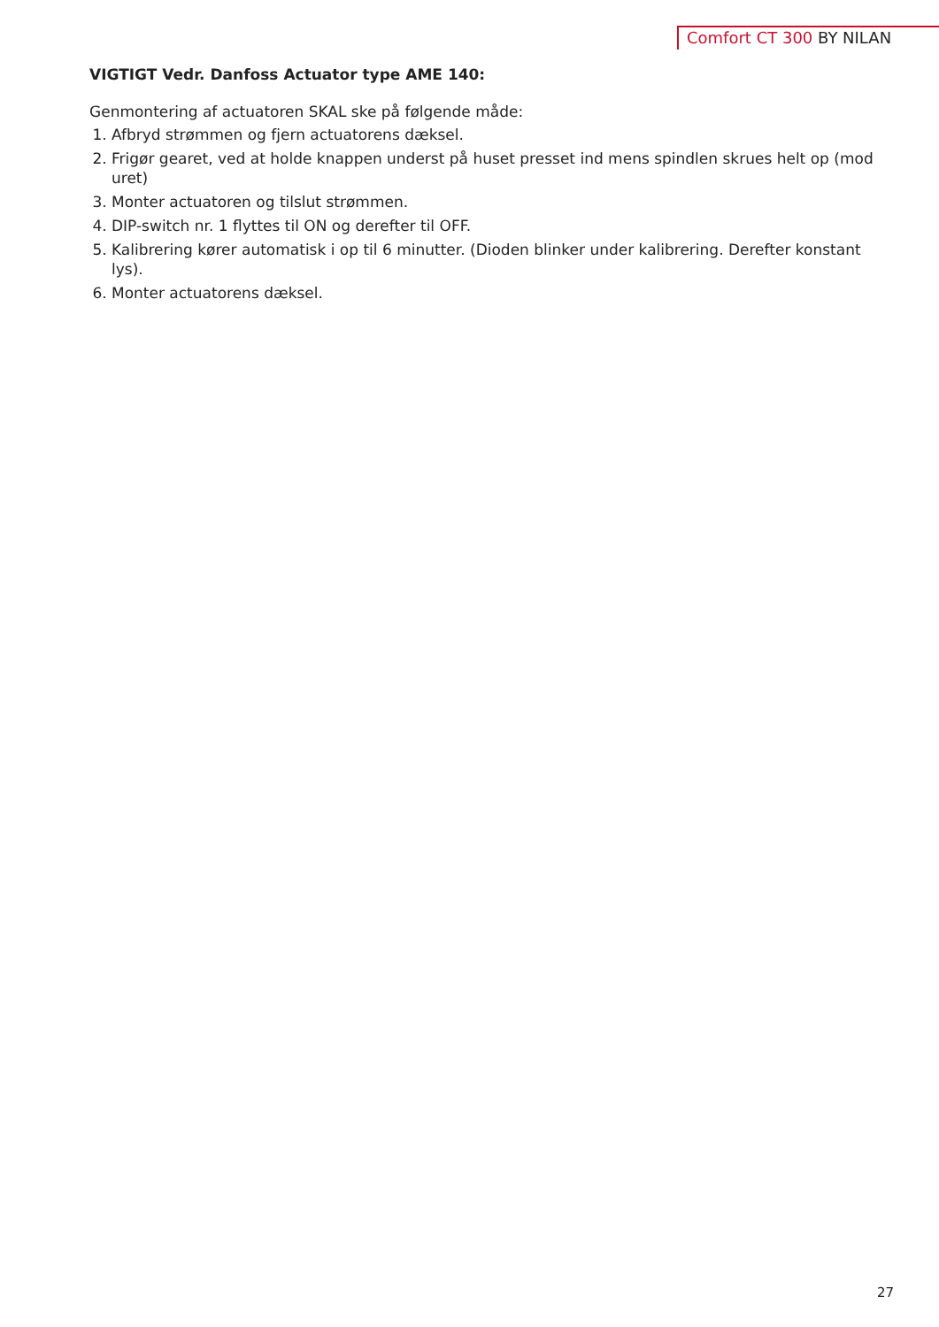Comfort CT 300 BY NILAN
VIGTIGT Vedr. Danfoss Actuator type AME 140:
Genmontering af actuatoren SKAL ske på følgende måde:
1. Afbryd strømmen og fjern actuatorens dæksel.
2. Frigør gearet, ved at holde knappen underst på huset presset ind mens spindlen skrues helt op (mod uret)
3. Monter actuatoren og tilslut strømmen.
4. DIP-switch nr. 1 flyttes til ON og derefter til OFF.
5. Kalibrering kører automatisk i op til 6 minutter. (Dioden blinker under kalibrering. Derefter konstant lys).
6. Monter actuatorens dæksel.
27